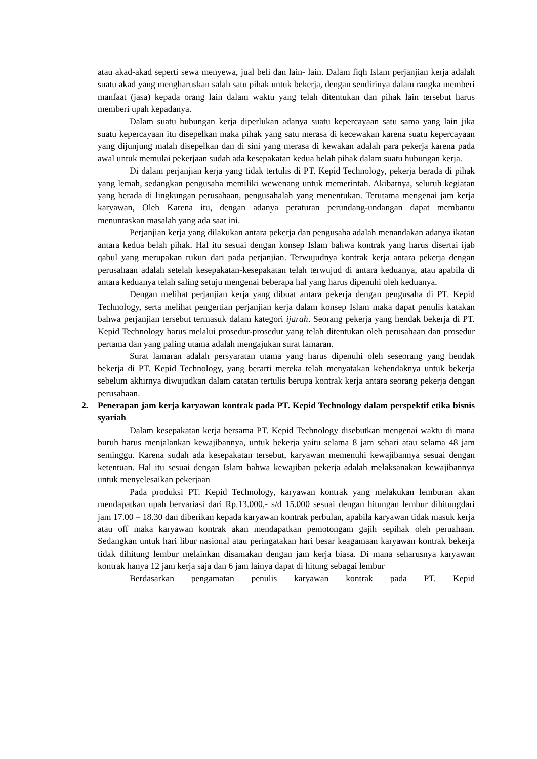atau akad-akad seperti sewa menyewa, jual beli dan lain- lain. Dalam fiqh Islam perjanjian kerja adalah suatu akad yang mengharuskan salah satu pihak untuk bekerja, dengan sendirinya dalam rangka memberi manfaat (jasa) kepada orang lain dalam waktu yang telah ditentukan dan pihak lain tersebut harus memberi upah kepadanya.
Dalam suatu hubungan kerja diperlukan adanya suatu kepercayaan satu sama yang lain jika suatu kepercayaan itu disepelkan maka pihak yang satu merasa di kecewakan karena suatu kepercayaan yang dijunjung malah disepelkan dan di sini yang merasa di kewakan adalah para pekerja karena pada awal untuk memulai pekerjaan sudah ada kesepakatan kedua belah pihak dalam suatu hubungan kerja.
Di dalam perjanjian kerja yang tidak tertulis di PT. Kepid Technology, pekerja berada di pihak yang lemah, sedangkan pengusaha memiliki wewenang untuk memerintah. Akibatnya, seluruh kegiatan yang berada di lingkungan perusahaan, pengusahalah yang menentukan. Terutama mengenai jam kerja karyawan, Oleh Karena itu, dengan adanya peraturan perundang-undangan dapat membantu menuntaskan masalah yang ada saat ini.
Perjanjian kerja yang dilakukan antara pekerja dan pengusaha adalah menandakan adanya ikatan antara kedua belah pihak. Hal itu sesuai dengan konsep Islam bahwa kontrak yang harus disertai ijab qabul yang merupakan rukun dari pada perjanjian. Terwujudnya kontrak kerja antara pekerja dengan perusahaan adalah setelah kesepakatan-kesepakatan telah terwujud di antara keduanya, atau apabila di antara keduanya telah saling setuju mengenai beberapa hal yang harus dipenuhi oleh keduanya.
Dengan melihat perjanjian kerja yang dibuat antara pekerja dengan pengusaha di PT. Kepid Technology, serta melihat pengertian perjanjian kerja dalam konsep Islam maka dapat penulis katakan bahwa perjanjian tersebut termasuk dalam kategori ijarah. Seorang pekerja yang hendak bekerja di PT. Kepid Technology harus melalui prosedur-prosedur yang telah ditentukan oleh perusahaan dan prosedur pertama dan yang paling utama adalah mengajukan surat lamaran.
Surat lamaran adalah persyaratan utama yang harus dipenuhi oleh seseorang yang hendak bekerja di PT. Kepid Technology, yang berarti mereka telah menyatakan kehendaknya untuk bekerja sebelum akhirnya diwujudkan dalam catatan tertulis berupa kontrak kerja antara seorang pekerja dengan perusahaan.
2. Penerapan jam kerja karyawan kontrak pada PT. Kepid Technology dalam perspektif etika bisnis syariah
Dalam kesepakatan kerja bersama PT. Kepid Technology disebutkan mengenai waktu di mana buruh harus menjalankan kewajibannya, untuk bekerja yaitu selama 8 jam sehari atau selama 48 jam seminggu. Karena sudah ada kesepakatan tersebut, karyawan memenuhi kewajibannya sesuai dengan ketentuan. Hal itu sesuai dengan Islam bahwa kewajiban pekerja adalah melaksanakan kewajibannya untuk menyelesaikan pekerjaan
Pada produksi PT. Kepid Technology, karyawan kontrak yang melakukan lemburan akan mendapatkan upah bervariasi dari Rp.13.000,- s/d 15.000 sesuai dengan hitungan lembur dihitungdari jam 17.00 – 18.30 dan diberikan kepada karyawan kontrak perbulan, apabila karyawan tidak masuk kerja atau off maka karyawan kontrak akan mendapatkan pemotongam gajih sepihak oleh peruahaan. Sedangkan untuk hari libur nasional atau peringatakan hari besar keagamaan karyawan kontrak bekerja tidak dihitung lembur melainkan disamakan dengan jam kerja biasa. Di mana seharusnya karyawan kontrak hanya 12 jam kerja saja dan 6 jam lainya dapat di hitung sebagai lembur
Berdasarkan pengamatan penulis karyawan kontrak pada PT. Kepid